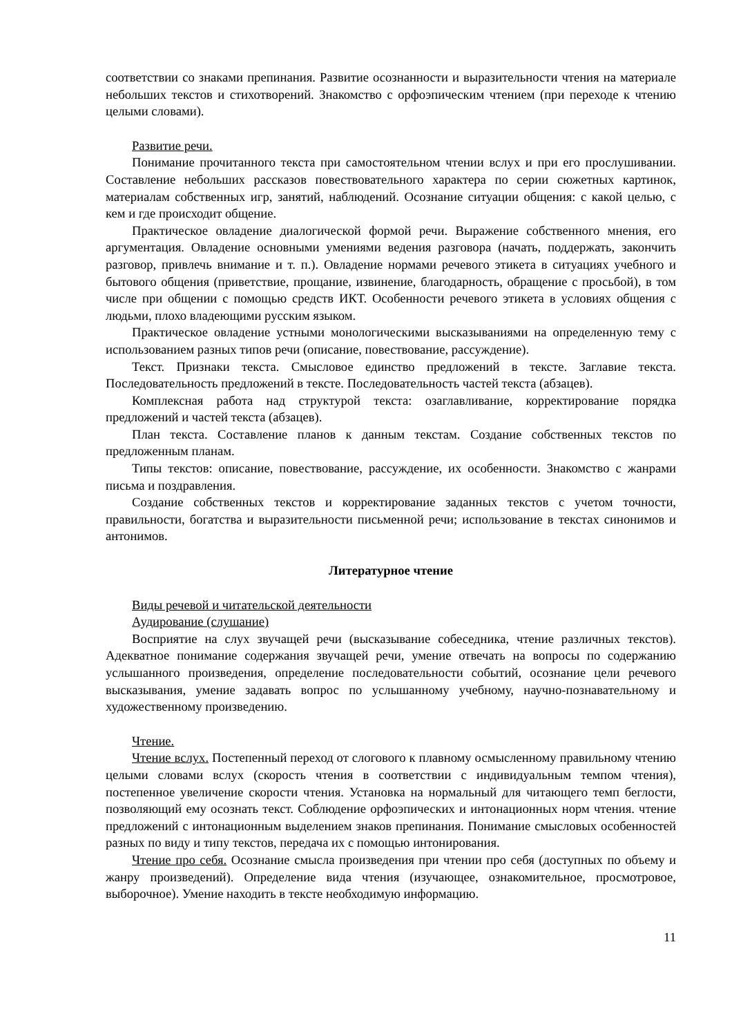соответствии со знаками препинания. Развитие осознанности и выразительности чтения на материале небольших текстов и стихотворений. Знакомство с орфоэпическим чтением (при переходе к чтению целыми словами).
Развитие речи.
Понимание прочитанного текста при самостоятельном чтении вслух и при его прослушивании. Составление небольших рассказов повествовательного характера по серии сюжетных картинок, материалам собственных игр, занятий, наблюдений. Осознание ситуации общения: с какой целью, с кем и где происходит общение.
Практическое овладение диалогической формой речи. Выражение собственного мнения, его аргументация. Овладение основными умениями ведения разговора (начать, поддержать, закончить разговор, привлечь внимание и т. п.). Овладение нормами речевого этикета в ситуациях учебного и бытового общения (приветствие, прощание, извинение, благодарность, обращение с просьбой), в том числе при общении с помощью средств ИКТ. Особенности речевого этикета в условиях общения с людьми, плохо владеющими русским языком.
Практическое овладение устными монологическими высказываниями на определенную тему с использованием разных типов речи (описание, повествование, рассуждение).
Текст. Признаки текста. Смысловое единство предложений в тексте. Заглавие текста. Последовательность предложений в тексте. Последовательность частей текста (абзацев).
Комплексная работа над структурой текста: озаглавливание, корректирование порядка предложений и частей текста (абзацев).
План текста. Составление планов к данным текстам. Создание собственных текстов по предложенным планам.
Типы текстов: описание, повествование, рассуждение, их особенности. Знакомство с жанрами письма и поздравления.
Создание собственных текстов и корректирование заданных текстов с учетом точности, правильности, богатства и выразительности письменной речи; использование в текстах синонимов и антонимов.
Литературное чтение
Виды речевой и читательской деятельности
Аудирование (слушание)
Восприятие на слух звучащей речи (высказывание собеседника, чтение различных текстов). Адекватное понимание содержания звучащей речи, умение отвечать на вопросы по содержанию услышанного произведения, определение последовательности событий, осознание цели речевого высказывания, умение задавать вопрос по услышанному учебному, научно-познавательному и художественному произведению.
Чтение.
Чтение вслух. Постепенный переход от слогового к плавному осмысленному правильному чтению целыми словами вслух (скорость чтения в соответствии с индивидуальным темпом чтения), постепенное увеличение скорости чтения. Установка на нормальный для читающего темп беглости, позволяющий ему осознать текст. Соблюдение орфоэпических и интонационных норм чтения. чтение предложений с интонационным выделением знаков препинания. Понимание смысловых особенностей разных по виду и типу текстов, передача их с помощью интонирования.
Чтение про себя. Осознание смысла произведения при чтении про себя (доступных по объему и жанру произведений). Определение вида чтения (изучающее, ознакомительное, просмотровое, выборочное). Умение находить в тексте необходимую информацию.
11